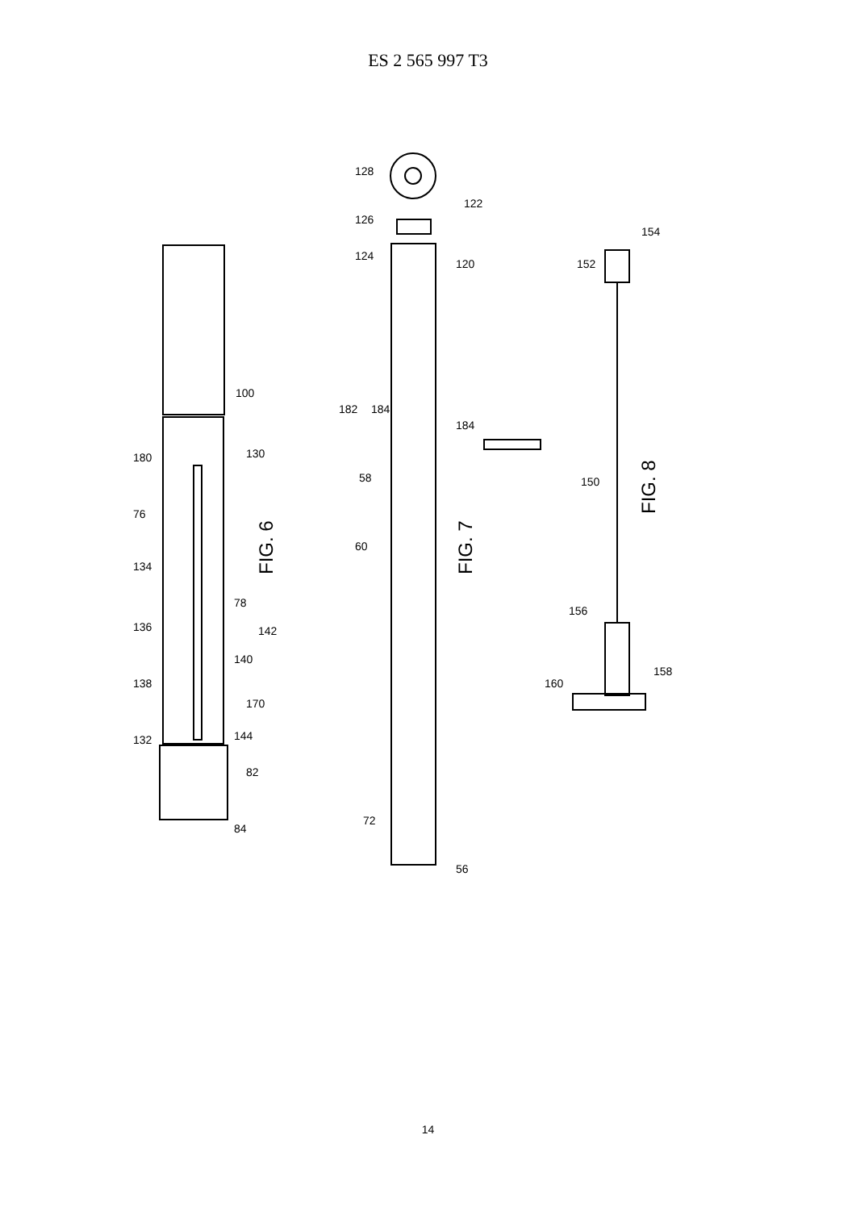ES 2 565 997 T3
FIG. 6
FIG. 7
FIG. 8
100
180
130
76
134
78
136
142
140
138
170
132
144
82
84
128
122
126
124
120
182
184
184
58
60
72
56
154
152
150
156
158
160
14